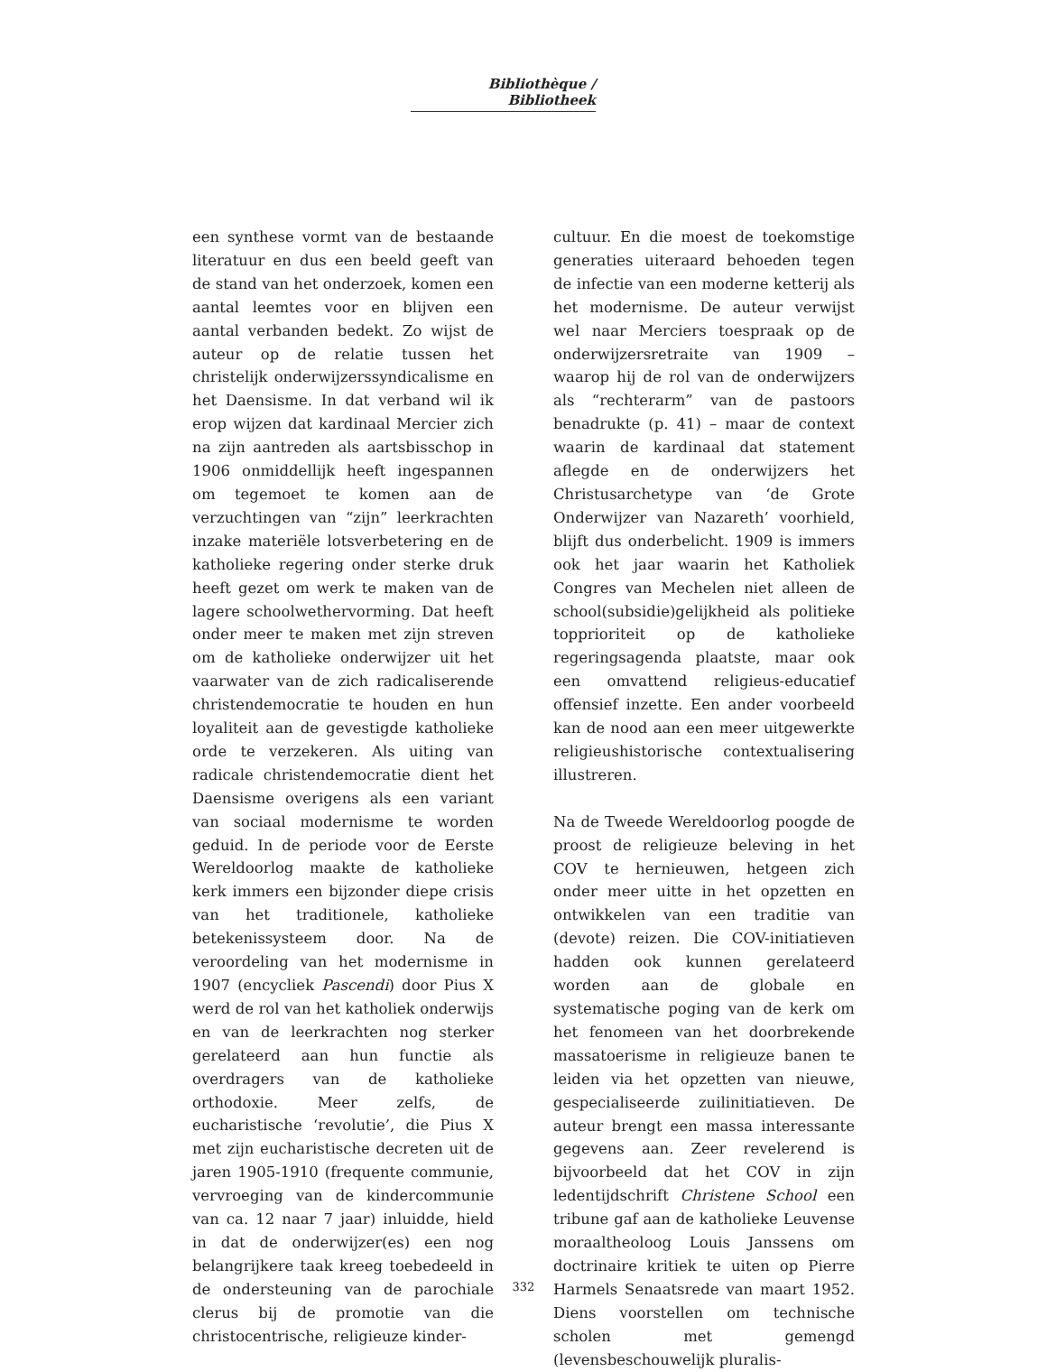Bibliothèque / Bibliotheek
een synthese vormt van de bestaande literatuur en dus een beeld geeft van de stand van het onderzoek, komen een aantal leemtes voor en blijven een aantal verbanden bedekt. Zo wijst de auteur op de relatie tussen het christelijk onderwijzerssyndicalisme en het Daensisme. In dat verband wil ik erop wijzen dat kardinaal Mercier zich na zijn aantreden als aartsbisschop in 1906 onmiddellijk heeft ingespannen om tegemoet te komen aan de verzuchtingen van “zijn” leerkrachten inzake materiële lotsverbetering en de katholieke regering onder sterke druk heeft gezet om werk te maken van de lagere schoolwethervorming. Dat heeft onder meer te maken met zijn streven om de katholieke onderwijzer uit het vaarwater van de zich radicaliserende christendemocratie te houden en hun loyaliteit aan de gevestigde katholieke orde te verzekeren. Als uiting van radicale christendemocratie dient het Daensisme overigens als een variant van sociaal modernisme te worden geduid. In de periode voor de Eerste Wereldoorlog maakte de katholieke kerk immers een bijzonder diepe crisis van het traditionele, katholieke betekenissysteem door. Na de veroordeling van het modernisme in 1907 (encycliek Pascendi) door Pius X werd de rol van het katholiek onderwijs en van de leerkrachten nog sterker gerelateerd aan hun functie als overdragers van de katholieke orthodoxie. Meer zelfs, de eucharistische ‘revolutie’, die Pius X met zijn eucharistische decreten uit de jaren 1905-1910 (frequente communie, vervroeging van de kindercommunie van ca. 12 naar 7 jaar) inluidde, hield in dat de onderwijzer(es) een nog belangrijkere taak kreeg toebedeeld in de ondersteuning van de parochiale clerus bij de promotie van die christocentrische, religieuze kinder-
cultuur. En die moest de toekomstige generaties uiteraard behoeden tegen de infectie van een moderne ketterij als het modernisme. De auteur verwijst wel naar Merciers toespraak op de onderwijzersretraite van 1909 – waarop hij de rol van de onderwijzers als “rechterarm” van de pastoors benadrukte (p. 41) – maar de context waarin de kardinaal dat statement aflegde en de onderwijzers het Christusarchetype van ‘de Grote Onderwijzer van Nazareth’ voorhield, blijft dus onderbelicht. 1909 is immers ook het jaar waarin het Katholiek Congres van Mechelen niet alleen de school(subsidie)gelijkheid als politieke topprioriteit op de katholieke regeringsagenda plaatste, maar ook een omvattend religieus-educatief offensief inzette. Een ander voorbeeld kan de nood aan een meer uitgewerkte religieushistorische contextualisering illustreren.
Na de Tweede Wereldoorlog poogde de proost de religieuze beleving in het COV te hernieuwen, hetgeen zich onder meer uitte in het opzetten en ontwikkelen van een traditie van (devote) reizen. Die COV-initiatieven hadden ook kunnen gerelateerd worden aan de globale en systematische poging van de kerk om het fenomeen van het doorbrekende massatoerisme in religieuze banen te leiden via het opzetten van nieuwe, gespecialiseerde zuilinitiatieven. De auteur brengt een massa interessante gegevens aan. Zeer revelerend is bijvoorbeeld dat het COV in zijn ledentijdschrift Christene School een tribune gaf aan de katholieke Leuvense moraaltheoloog Louis Janssens om doctrinaire kritiek te uiten op Pierre Harmels Senaatsrede van maart 1952. Diens voorstellen om technische scholen met gemengd (levensbeschouwelijk pluralis-
332